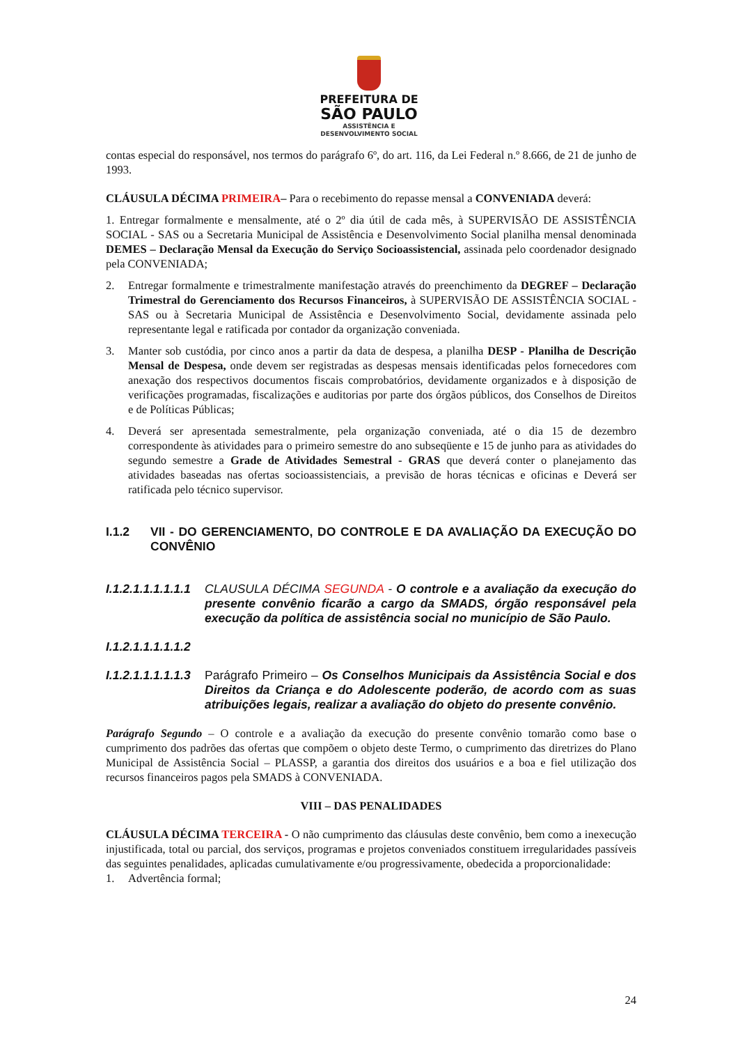PREFEITURA DE
SÃO PAULO
ASSISTÊNCIA E
DESENVOLVIMENTO SOCIAL
contas especial do responsável, nos termos do parágrafo 6º, do art. 116, da Lei Federal n.º 8.666, de 21 de junho de 1993.
CLÁUSULA DÉCIMA PRIMEIRA– Para o recebimento do repasse mensal a CONVENIADA deverá:
1. Entregar formalmente e mensalmente, até o 2º dia útil de cada mês, à SUPERVISÃO DE ASSISTÊNCIA SOCIAL - SAS ou a Secretaria Municipal de Assistência e Desenvolvimento Social planilha mensal denominada DEMES – Declaração Mensal da Execução do Serviço Socioassistencial, assinada pelo coordenador designado pela CONVENIADA;
2. Entregar formalmente e trimestralmente manifestação através do preenchimento da DEGREF – Declaração Trimestral do Gerenciamento dos Recursos Financeiros, à SUPERVISÃO DE ASSISTÊNCIA SOCIAL - SAS ou à Secretaria Municipal de Assistência e Desenvolvimento Social, devidamente assinada pelo representante legal e ratificada por contador da organização conveniada.
3. Manter sob custódia, por cinco anos a partir da data de despesa, a planilha DESP - Planilha de Descrição Mensal de Despesa, onde devem ser registradas as despesas mensais identificadas pelos fornecedores com anexação dos respectivos documentos fiscais comprobatórios, devidamente organizados e à disposição de verificações programadas, fiscalizações e auditorias por parte dos órgãos públicos, dos Conselhos de Direitos e de Políticas Públicas;
4. Deverá ser apresentada semestralmente, pela organização conveniada, até o dia 15 de dezembro correspondente às atividades para o primeiro semestre do ano subseqüente e 15 de junho para as atividades do segundo semestre a Grade de Atividades Semestral - GRAS que deverá conter o planejamento das atividades baseadas nas ofertas socioassistenciais, a previsão de horas técnicas e oficinas e Deverá ser ratificada pelo técnico supervisor.
I.1.2 VII - DO GERENCIAMENTO, DO CONTROLE E DA AVALIAÇÃO DA EXECUÇÃO DO CONVÊNIO
I.1.2.1.1.1.1.1.1
CLAUSULA DÉCIMA SEGUNDA - O controle e a avaliação da execução do presente convênio ficarão a cargo da SMADS, órgão responsável pela execução da política de assistência social no município de São Paulo.
I.1.2.1.1.1.1.1.2
I.1.2.1.1.1.1.1.3
Parágrafo Primeiro – Os Conselhos Municipais da Assistência Social e dos Direitos da Criança e do Adolescente poderão, de acordo com as suas atribuições legais, realizar a avaliação do objeto do presente convênio.
Parágrafo Segundo – O controle e a avaliação da execução do presente convênio tomarão como base o cumprimento dos padrões das ofertas que compõem o objeto deste Termo, o cumprimento das diretrizes do Plano Municipal de Assistência Social – PLASSP, a garantia dos direitos dos usuários e a boa e fiel utilização dos recursos financeiros pagos pela SMADS à CONVENIADA.
VIII – DAS PENALIDADES
CLÁUSULA DÉCIMA TERCEIRA - O não cumprimento das cláusulas deste convênio, bem como a inexecução injustificada, total ou parcial, dos serviços, programas e projetos conveniados constituem irregularidades passíveis das seguintes penalidades, aplicadas cumulativamente e/ou progressivamente, obedecida a proporcionalidade:
1. Advertência formal;
24